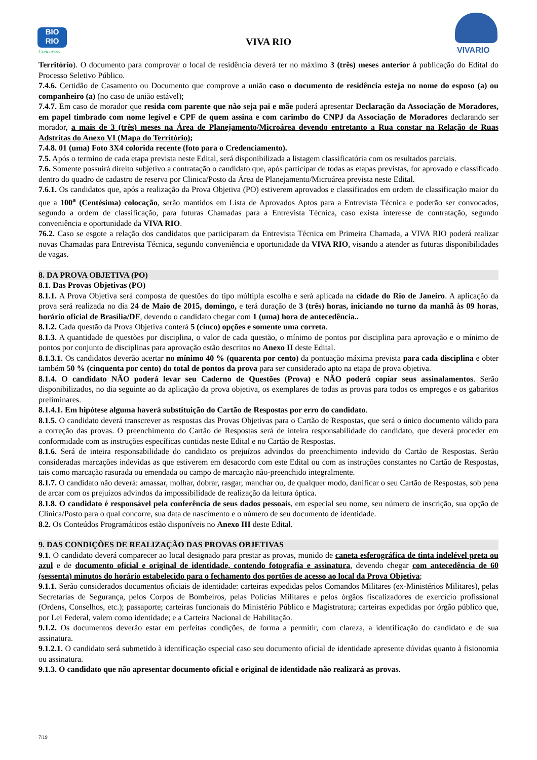BIO
RIO
Concursos
VIVA RIO
VIVARIO
Território). O documento para comprovar o local de residência deverá ter no máximo 3 (três) meses anterior à publicação do Edital do Processo Seletivo Público.
7.4.6. Certidão de Casamento ou Documento que comprove a união caso o documento de residência esteja no nome do esposo (a) ou companheiro (a) (no caso de união estável);
7.4.7. Em caso de morador que resida com parente que não seja pai e mãe poderá apresentar Declaração da Associação de Moradores, em papel timbrado com nome legível e CPF de quem assina e com carimbo do CNPJ da Associação de Moradores declarando ser morador, a mais de 3 (três) meses na Área de Planejamento/Microárea devendo entretanto a Rua constar na Relação de Ruas Adstritas do Anexo VI (Mapa do Território);
7.4.8. 01 (uma) Foto 3X4 colorida recente (foto para o Credenciamento).
7.5. Após o termino de cada etapa prevista neste Edital, será disponibilizada a listagem classificatória com os resultados parciais.
7.6. Somente possuirá direito subjetivo a contratação o candidato que, após participar de todas as etapas previstas, for aprovado e classificado dentro do quadro de cadastro de reserva por Clinica/Posto da Área de Planejamento/Microárea prevista neste Edital.
7.6.1. Os candidatos que, após a realização da Prova Objetiva (PO) estiverem aprovados e classificados em ordem de classificação maior do que a 100<sup>a</sup> (Centésima) colocação, serão mantidos em Lista de Aprovados Aptos para a Entrevista Técnica e poderão ser convocados, segundo a ordem de classificação, para futuras Chamadas para a Entrevista Técnica, caso exista interesse de contratação, segundo conveniência e oportunidade da VIVA RIO.
76.2. Caso se esgote a relação dos candidatos que participaram da Entrevista Técnica em Primeira Chamada, a VIVA RIO poderá realizar novas Chamadas para Entrevista Técnica, segundo conveniência e oportunidade da VIVA RIO, visando a atender as futuras disponibilidades de vagas.
8. DA PROVA OBJETIVA (PO)
8.1. Das Provas Objetivas (PO)
8.1.1. A Prova Objetiva será composta de questões do tipo múltipla escolha e será aplicada na cidade do Rio de Janeiro. A aplicação da prova será realizada no dia 24 de Maio de 2015, domingo, e terá duração de 3 (três) horas, iniciando no turno da manhã às 09 horas, horário oficial de Brasília/DF, devendo o candidato chegar com 1 (uma) hora de antecedência..
8.1.2. Cada questão da Prova Objetiva conterá 5 (cinco) opções e somente uma correta.
8.1.3. A quantidade de questões por disciplina, o valor de cada questão, o mínimo de pontos por disciplina para aprovação e o mínimo de pontos por conjunto de disciplinas para aprovação estão descritos no Anexo II deste Edital.
8.1.3.1. Os candidatos deverão acertar no mínimo 40 % (quarenta por cento) da pontuação máxima prevista para cada disciplina e obter também 50 % (cinquenta por cento) do total de pontos da prova para ser considerado apto na etapa de prova objetiva.
8.1.4. O candidato NÃO poderá levar seu Caderno de Questões (Prova) e NÃO poderá copiar seus assinalamentos. Serão disponibilizados, no dia seguinte ao da aplicação da prova objetiva, os exemplares de todas as provas para todos os empregos e os gabaritos preliminares.
8.1.4.1. Em hipótese alguma haverá substituição do Cartão de Respostas por erro do candidato.
8.1.5. O candidato deverá transcrever as respostas das Provas Objetivas para o Cartão de Respostas, que será o único documento válido para a correção das provas. O preenchimento do Cartão de Respostas será de inteira responsabilidade do candidato, que deverá proceder em conformidade com as instruções específicas contidas neste Edital e no Cartão de Respostas.
8.1.6. Será de inteira responsabilidade do candidato os prejuízos advindos do preenchimento indevido do Cartão de Respostas. Serão consideradas marcações indevidas as que estiverem em desacordo com este Edital ou com as instruções constantes no Cartão de Respostas, tais como marcação rasurada ou emendada ou campo de marcação não-preenchido integralmente.
8.1.7. O candidato não deverá: amassar, molhar, dobrar, rasgar, manchar ou, de qualquer modo, danificar o seu Cartão de Respostas, sob pena de arcar com os prejuízos advindos da impossibilidade de realização da leitura óptica.
8.1.8. O candidato é responsável pela conferência de seus dados pessoais, em especial seu nome, seu número de inscrição, sua opção de Clinica/Posto para o qual concorre, sua data de nascimento e o número de seu documento de identidade.
8.2. Os Conteúdos Programáticos estão disponíveis no Anexo III deste Edital.
9. DAS CONDIÇÕES DE REALIZAÇÃO DAS PROVAS OBJETIVAS
9.1. O candidato deverá comparecer ao local designado para prestar as provas, munido de caneta esferográfica de tinta indelével preta ou azul e de documento oficial e original de identidade, contendo fotografia e assinatura, devendo chegar com antecedência de 60 (sessenta) minutos do horário estabelecido para o fechamento dos portões de acesso ao local da Prova Objetiva;
9.1.1. Serão considerados documentos oficiais de identidade: carteiras expedidas pelos Comandos Militares (ex-Ministérios Militares), pelas Secretarias de Segurança, pelos Corpos de Bombeiros, pelas Polícias Militares e pelos órgãos fiscalizadores de exercício profissional (Ordens, Conselhos, etc.); passaporte; carteiras funcionais do Ministério Público e Magistratura; carteiras expedidas por órgão público que, por Lei Federal, valem como identidade; e a Carteira Nacional de Habilitação.
9.1.2. Os documentos deverão estar em perfeitas condições, de forma a permitir, com clareza, a identificação do candidato e de sua assinatura.
9.1.2.1. O candidato será submetido à identificação especial caso seu documento oficial de identidade apresente dúvidas quanto à fisionomia ou assinatura.
9.1.3. O candidato que não apresentar documento oficial e original de identidade não realizará as provas.
7/19